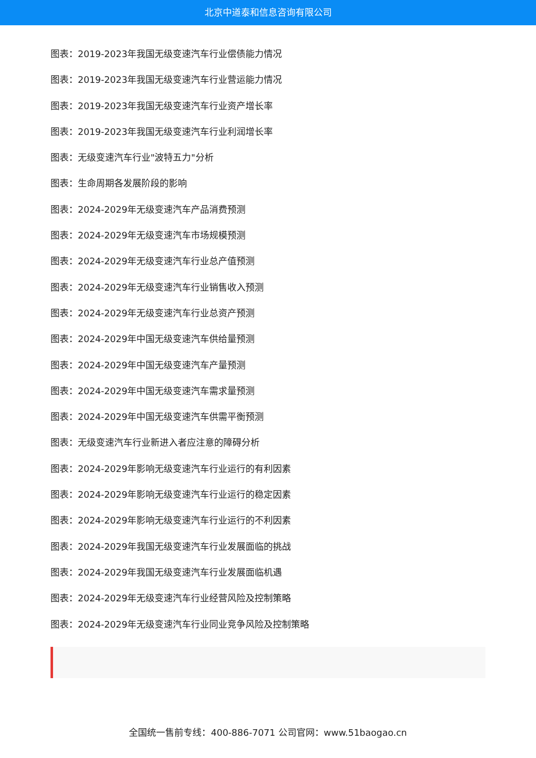北京中道泰和信息咨询有限公司
图表：2019-2023年我国无级变速汽车行业偿债能力情况
图表：2019-2023年我国无级变速汽车行业营运能力情况
图表：2019-2023年我国无级变速汽车行业资产增长率
图表：2019-2023年我国无级变速汽车行业利润增长率
图表：无级变速汽车行业"波特五力"分析
图表：生命周期各发展阶段的影响
图表：2024-2029年无级变速汽车产品消费预测
图表：2024-2029年无级变速汽车市场规模预测
图表：2024-2029年无级变速汽车行业总产值预测
图表：2024-2029年无级变速汽车行业销售收入预测
图表：2024-2029年无级变速汽车行业总资产预测
图表：2024-2029年中国无级变速汽车供给量预测
图表：2024-2029年中国无级变速汽车产量预测
图表：2024-2029年中国无级变速汽车需求量预测
图表：2024-2029年中国无级变速汽车供需平衡预测
图表：无级变速汽车行业新进入者应注意的障碍分析
图表：2024-2029年影响无级变速汽车行业运行的有利因素
图表：2024-2029年影响无级变速汽车行业运行的稳定因素
图表：2024-2029年影响无级变速汽车行业运行的不利因素
图表：2024-2029年我国无级变速汽车行业发展面临的挑战
图表：2024-2029年我国无级变速汽车行业发展面临机遇
图表：2024-2029年无级变速汽车行业经营风险及控制策略
图表：2024-2029年无级变速汽车行业同业竞争风险及控制策略
全国统一售前专线：400-886-7071 公司官网：www.51baogao.cn